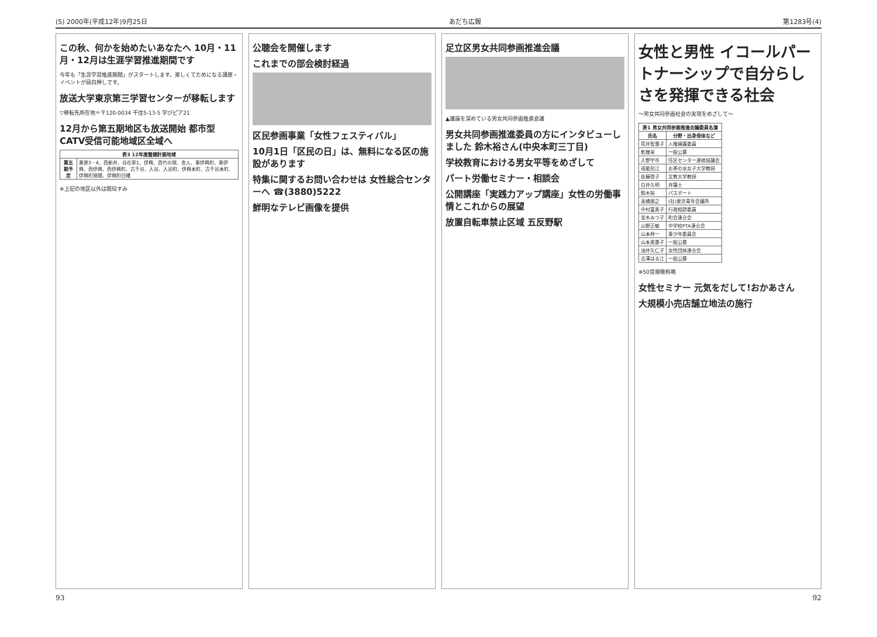(5) 2000年(平成12年)9月25日 あだち広報 第1283号(4)
この秋、何かを始めたいあなたへ 10月・11月・12月は生涯学習推進期間です
今年も「生涯学習推進期間」がスタートします。楽しくてためになる講座・イベントが目白押しです。
放送大学東京第三学習センターが移転します
▽移転先所在地＝〒120-0034 千住5-13-5 学びピア21
12月から第五期地区も放送開始 都市型CATV受信可能地域区全域へ
| 表3 12年度整備計画地域 | |
| --- | --- |
| 第五期予定 | 栗原3・4、西新井、谷在家1、伊興、西竹の塚、舎人、東伊興町、東伊興、西伊興、西伊興町、古千谷、入谷、入谷町、伊興本町、古千谷本町、伊興町狭間、伊興町白幡 |
※上記の地区以外は開局すみ
公聴会を開催します
これまでの部会検討経過
区民参画事業「女性フェスティバル」
10月1日「区民の日」は、無料になる区の施設があります
特集に関するお問い合わせは 女性総合センターへ ☎(3880)5222
鮮明なテレビ画像を提供
足立区男女共同参画推進会議
▲議論を深めている男女共同参画推進会議
男女共同参画推進委員の方にインタビューしました 鈴木裕さん(中央本町三丁目)
学校教育における男女平等をめざして
パート労働セミナー・相談会
公開講座「実践力アップ講座」女性の労働事情とこれからの展望
放置自転車禁止区域 五反野駅
女性と男性 イコールパートナーシップで自分らしさを発揮できる社会
〜男女共同参画社会の実現をめざして〜
| 表1 男女共同参画推進会議委員名簿 | |
| --- | --- |
| 氏名 | 分野・出身母体など |
| 荒井智惠子 | 人権擁護委員 |
| 乾雅栄 | 一般公募 |
| 入野宇市 | 住区センター連絡協議会 |
| 戒能民江 | お茶の水女子大学教授 |
| 佐藤啓子 | 文教大学教授 |
| 白井久明 | 弁護士 |
| 鈴木裕 | パスポート |
| 高橋朋之 | (社)東京青年会議所 |
| 中村富美子 | 行政相談委員 |
| 並木みつ子 | 町会連合会 |
| 山野正敏 | 中学校PTA連合会 |
| 山本祥一 | 青少年委員会 |
| 山本美惠子 | 一般公募 |
| 油井久仁子 | 女性団体連合会 |
| 吉澤はる江 | 一般公募 |
※50音順敬称略
女性セミナー 元気をだして!おかあさん
大規模小売店舗立地法の施行
93 92